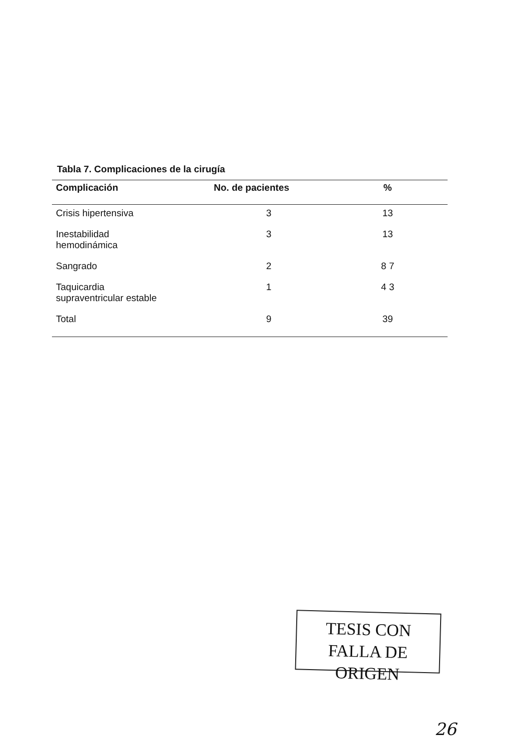Tabla 7. Complicaciones de la cirugía
| Complicación | No. de pacientes | % |
| --- | --- | --- |
| Crisis hipertensiva | 3 | 13 |
| Inestabilidad hemodinámica | 3 | 13 |
| Sangrado | 2 | 8 7 |
| Taquicardia supraventricular estable | 1 | 4 3 |
| Total | 9 | 39 |
TESIS CON
FALLA DE ORIGEN
26